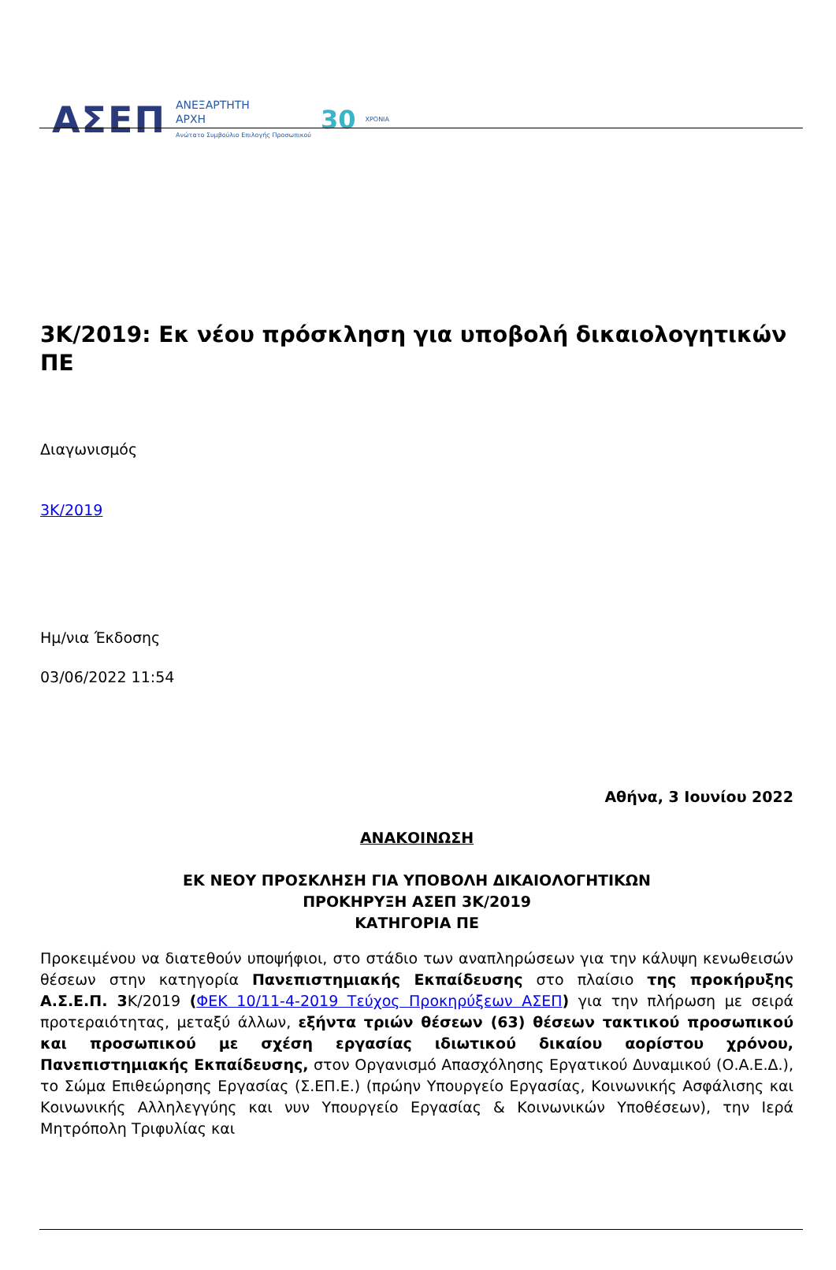ΑΣΕΠ ΑΝΕΞΑΡΤΗΤΗ
ΑΡΧΗ
Ανώτατο Συμβούλιο Επιλογής Προσωπικού 30 ΧΡΟΝΙΑ
3Κ/2019: Εκ νέου πρόσκληση για υποβολή δικαιολογητικών ΠΕ
Διαγωνισμός
3Κ/2019
Ημ/νια Έκδοσης
03/06/2022 11:54
Αθήνα, 3 Ιουνίου 2022
ΑΝΑΚΟΙΝΩΣΗ
ΕΚ ΝΕΟΥ ΠΡΟΣΚΛΗΣΗ ΓΙΑ ΥΠΟΒΟΛΗ ΔΙΚΑΙΟΛΟΓΗΤΙΚΩΝ
ΠΡΟΚΗΡΥΞΗ ΑΣΕΠ 3Κ/2019
ΚΑΤΗΓΟΡΙΑ ΠΕ
Προκειμένου να διατεθούν υποψήφιοι, στο στάδιο των αναπληρώσεων για την κάλυψη κενωθεισών θέσεων στην κατηγορία Πανεπιστημιακής Εκπαίδευσης στο πλαίσιο της προκήρυξης Α.Σ.Ε.Π. 3 Κ/2019 (ΦΕΚ 10/11-4-2019 Τεύχος Προκηρύξεων ΑΣΕΠ) για την πλήρωση με σειρά προτεραιότητας, μεταξύ άλλων, εξήντα τριών θέσεων (63) θέσεων τακτικού προσωπικού και προσωπικού με σχέση εργασίας ιδιωτικού δικαίου αορίστου χρόνου, Πανεπιστημιακής Εκπαίδευσης, στον Οργανισμό Απασχόλησης Εργατικού Δυναμικού (Ο.Α.Ε.Δ.), το Σώμα Επιθεώρησης Εργασίας (Σ.ΕΠ.Ε.) (πρώην Υπουργείο Εργασίας, Κοινωνικής Ασφάλισης και Κοινωνικής Αλληλεγγύης και νυν Υπουργείο Εργασίας & Κοινωνικών Υποθέσεων), την Ιερά Μητρόπολη Τριφυλίας και